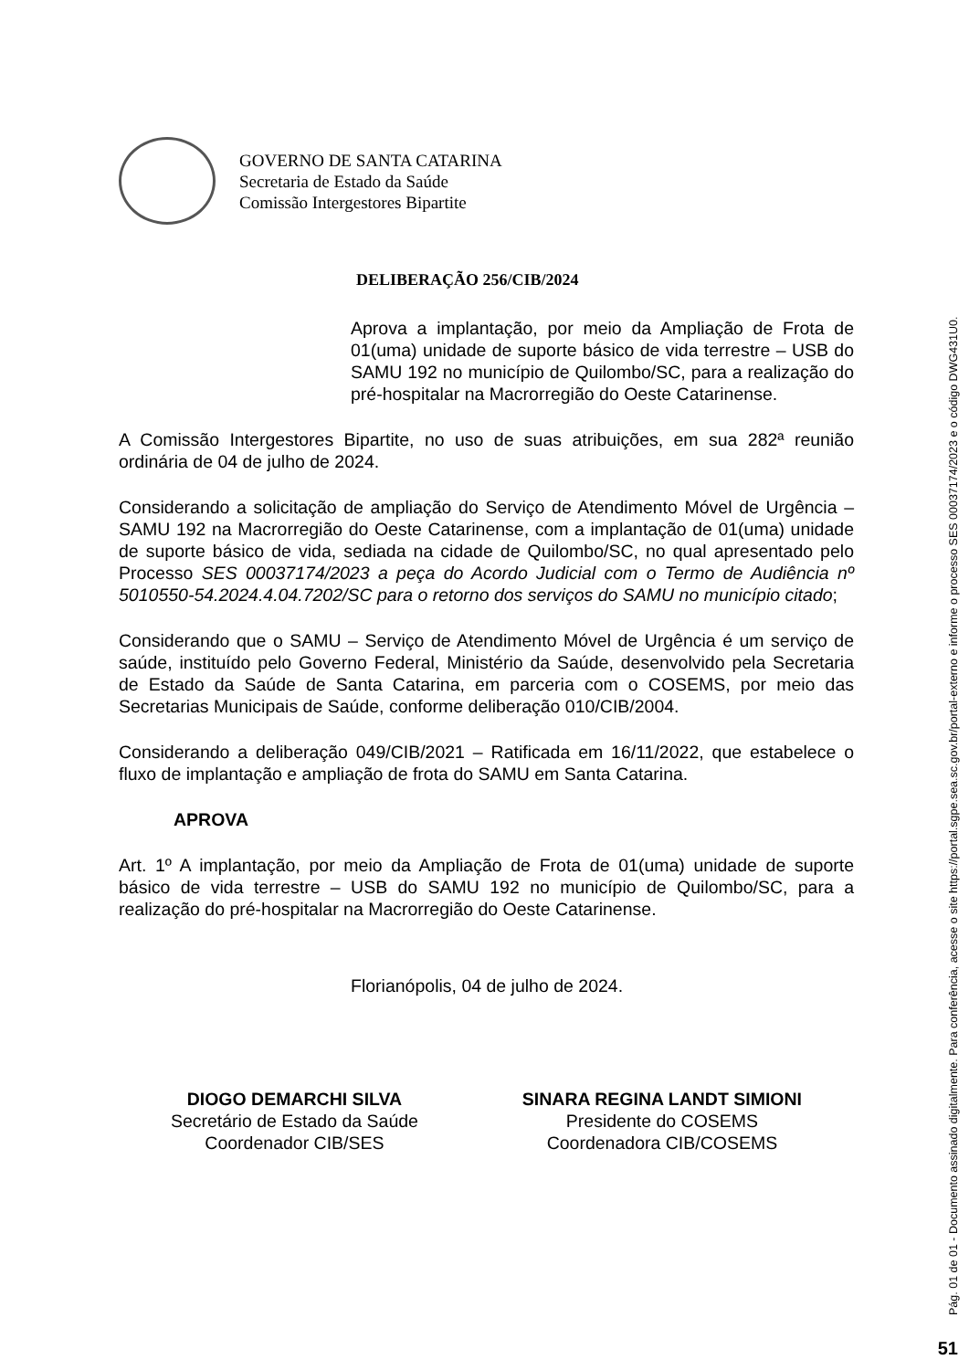GOVERNO DE SANTA CATARINA
Secretaria de Estado da Saúde
Comissão Intergestores Bipartite
DELIBERAÇÃO 256/CIB/2024
Aprova a implantação, por meio da Ampliação de Frota de 01(uma) unidade de suporte básico de vida terrestre – USB do SAMU 192 no município de Quilombo/SC, para a realização do pré-hospitalar na Macrorregião do Oeste Catarinense.
A Comissão Intergestores Bipartite, no uso de suas atribuições, em sua 282ª reunião ordinária de 04 de julho de 2024.
Considerando a solicitação de ampliação do Serviço de Atendimento Móvel de Urgência – SAMU 192 na Macrorregião do Oeste Catarinense, com a implantação de 01(uma) unidade de suporte básico de vida, sediada na cidade de Quilombo/SC, no qual apresentado pelo Processo SES 00037174/2023 a peça do Acordo Judicial com o Termo de Audiência nº 5010550-54.2024.4.04.7202/SC para o retorno dos serviços do SAMU no município citado;
Considerando que o SAMU – Serviço de Atendimento Móvel de Urgência é um serviço de saúde, instituído pelo Governo Federal, Ministério da Saúde, desenvolvido pela Secretaria de Estado da Saúde de Santa Catarina, em parceria com o COSEMS, por meio das Secretarias Municipais de Saúde, conforme deliberação 010/CIB/2004.
Considerando a deliberação 049/CIB/2021 – Ratificada em 16/11/2022, que estabelece o fluxo de implantação e ampliação de frota do SAMU em Santa Catarina.
APROVA
Art. 1º A implantação, por meio da Ampliação de Frota de 01(uma) unidade de suporte básico de vida terrestre – USB do SAMU 192 no município de Quilombo/SC, para a realização do pré-hospitalar na Macrorregião do Oeste Catarinense.
Florianópolis, 04 de julho de 2024.
DIOGO DEMARCHI SILVA
Secretário de Estado da Saúde
Coordenador CIB/SES
SINARA REGINA LANDT SIMIONI
Presidente do COSEMS
Coordenadora CIB/COSEMS
Pág. 01 de 01 - Documento assinado digitalmente. Para conferência, acesse o site https://portal.sgpe.sea.sc.gov.br/portal-externo e informe o processo SES 00037174/2023 e o código DWG431U0.
51